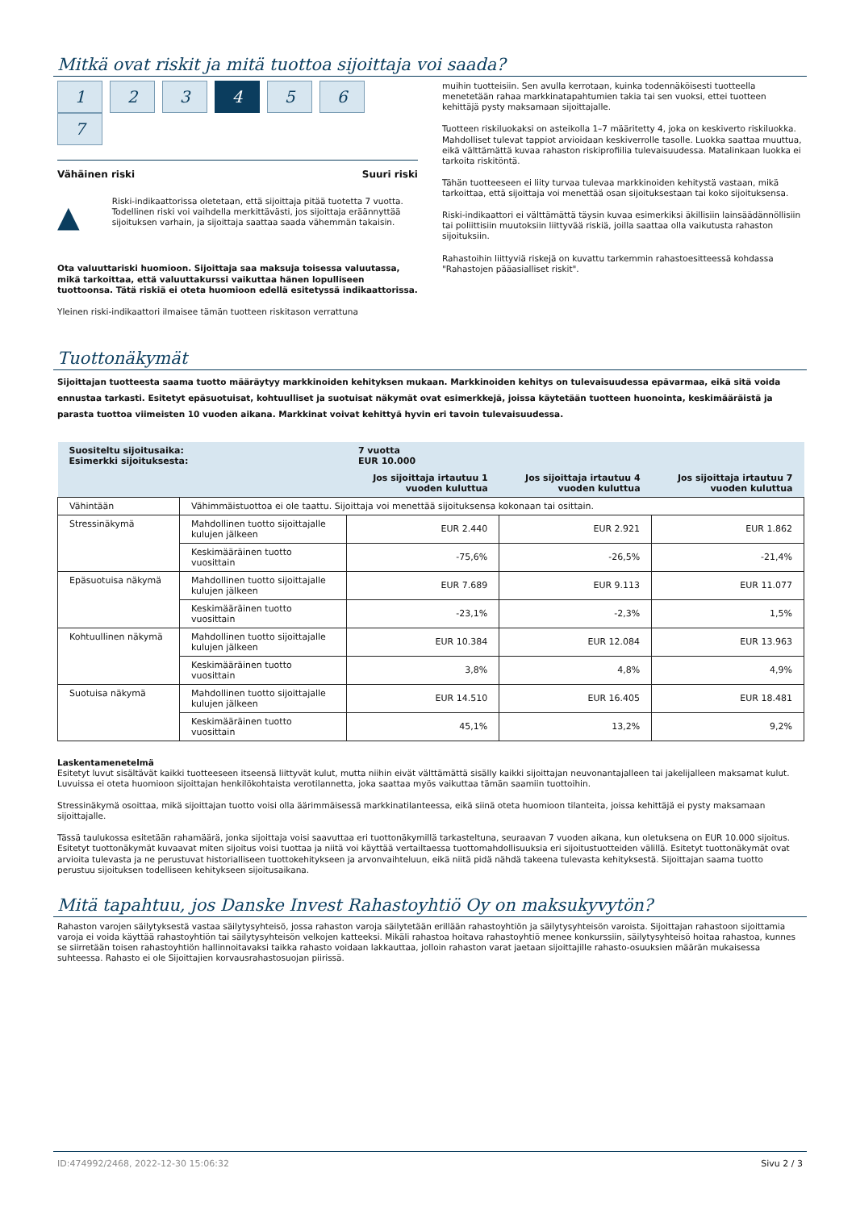Mitkä ovat riskit ja mitä tuottoa sijoittaja voi saada?
1 2 3 4 5 6 7
Vähäinen riski Suuri riski
▲
Riski-indikaattorissa oletetaan, että sijoittaja pitää tuotetta 7 vuotta. Todellinen riski voi vaihdella merkittävästi, jos sijoittaja eräännyttää sijoituksen varhain, ja sijoittaja saattaa saada vähemmän takaisin.
Ota valuuttariski huomioon. Sijoittaja saa maksuja toisessa valuutassa, mikä tarkoittaa, että valuuttakurssi vaikuttaa hänen lopulliseen tuottoonsa. Tätä riskiä ei oteta huomioon edellä esitetyssä indikaattorissa.
Yleinen riski-indikaattori ilmaisee tämän tuotteen riskitason verrattuna
muihin tuotteisiin. Sen avulla kerrotaan, kuinka todennäköisesti tuotteella menetetään rahaa markkinatapahtumien takia tai sen vuoksi, ettei tuotteen kehittäjä pysty maksamaan sijoittajalle.
Tuotteen riskiluokaksi on asteikolla 1–7 määritetty 4, joka on keskiverto riskiluokka. Mahdolliset tulevat tappiot arvioidaan keskiverrolle tasolle. Luokka saattaa muuttua, eikä välttämättä kuvaa rahaston riskiprofiilia tulevaisuudessa. Matalinkaan luokka ei tarkoita riskitöntä.
Tähän tuotteeseen ei liity turvaa tulevaa markkinoiden kehitystä vastaan, mikä tarkoittaa, että sijoittaja voi menettää osan sijoituksestaan tai koko sijoituksensa.
Riski-indikaattori ei välttämättä täysin kuvaa esimerkiksi äkillisiin lainsäädännöllisiin tai poliittisiin muutoksiin liittyvää riskiä, joilla saattaa olla vaikutusta rahaston sijoituksiin.
Rahastoihin liittyviä riskejä on kuvattu tarkemmin rahastoesitteessä kohdassa "Rahastojen pääasialliset riskit".
Tuottonäkymät
Sijoittajan tuotteesta saama tuotto määräytyy markkinoiden kehityksen mukaan. Markkinoiden kehitys on tulevaisuudessa epävarmaa, eikä sitä voida ennustaa tarkasti. Esitetyt epäsuotuisat, kohtuulliset ja suotuisat näkymät ovat esimerkkejä, joissa käytetään tuotteen huonointa, keskimääräistä ja parasta tuottoa viimeisten 10 vuoden aikana. Markkinat voivat kehittyä hyvin eri tavoin tulevaisuudessa.
| Suositeltu sijoitusaika: Esimerkki sijoituksesta: | | 7 vuotta EUR 10.000 | | |
| | | Jos sijoittaja irtautuu 1 vuoden kuluttua | Jos sijoittaja irtautuu 4 vuoden kuluttua | Jos sijoittaja irtautuu 7 vuoden kuluttua |
| Vähintään | Vähimmäistuottoa ei ole taattu. Sijoittaja voi menettää sijoituksensa kokonaan tai osittain. | | | |
| Stressinäkymä | Mahdollinen tuotto sijoittajalle kulujen jälkeen | EUR 2.440 | EUR 2.921 | EUR 1.862 |
| | Keskimääräinen tuotto vuosittain | -75,6% | -26,5% | -21,4% |
| Epäsuotuisa näkymä | Mahdollinen tuotto sijoittajalle kulujen jälkeen | EUR 7.689 | EUR 9.113 | EUR 11.077 |
| | Keskimääräinen tuotto vuosittain | -23,1% | -2,3% | 1,5% |
| Kohtuullinen näkymä | Mahdollinen tuotto sijoittajalle kulujen jälkeen | EUR 10.384 | EUR 12.084 | EUR 13.963 |
| | Keskimääräinen tuotto vuosittain | 3,8% | 4,8% | 4,9% |
| Suotuisa näkymä | Mahdollinen tuotto sijoittajalle kulujen jälkeen | EUR 14.510 | EUR 16.405 | EUR 18.481 |
| | Keskimääräinen tuotto vuosittain | 45,1% | 13,2% | 9,2% |
Laskentamenetelmä
Esitetyt luvut sisältävät kaikki tuotteeseen itseensä liittyvät kulut, mutta niihin eivät välttämättä sisälly kaikki sijoittajan neuvonantajalleen tai jakelijalleen maksamat kulut. Luvuissa ei oteta huomioon sijoittajan henkilökohtaista verotilannetta, joka saattaa myös vaikuttaa tämän saamiin tuottoihin.
Stressinäkymä osoittaa, mikä sijoittajan tuotto voisi olla äärimmäisessä markkinatilanteessa, eikä siinä oteta huomioon tilanteita, joissa kehittäjä ei pysty maksamaan sijoittajalle.
Tässä taulukossa esitetään rahamäärä, jonka sijoittaja voisi saavuttaa eri tuottonäkymillä tarkasteltuna, seuraavan 7 vuoden aikana, kun oletuksena on EUR 10.000 sijoitus. Esitetyt tuottonäkymät kuvaavat miten sijoitus voisi tuottaa ja niitä voi käyttää vertailtaessa tuottomahdollisuuksia eri sijoitustuotteiden välillä. Esitetyt tuottonäkymät ovat arvioita tulevasta ja ne perustuvat historialliseen tuottokehitykseen ja arvonvaihteluun, eikä niitä pidä nähdä takeena tulevasta kehityksestä. Sijoittajan saama tuotto perustuu sijoituksen todelliseen kehitykseen sijoitusaikana.
Mitä tapahtuu, jos Danske Invest Rahastoyhtiö Oy on maksukyvytön?
Rahaston varojen säilytyksestä vastaa säilytysyhteisö, jossa rahaston varoja säilytetään erillään rahastoyhtiön ja säilytysyhteisön varoista. Sijoittajan rahastoon sijoittamia varoja ei voida käyttää rahastoyhtiön tai säilytysyhteisön velkojen katteeksi. Mikäli rahastoa hoitava rahastoyhtiö menee konkurssiin, säilytysyhteisö hoitaa rahastoa, kunnes se siirretään toisen rahastoyhtiön hallinnoitavaksi taikka rahasto voidaan lakkauttaa, jolloin rahaston varat jaetaan sijoittajille rahasto-osuuksien määrän mukaisessa suhteessa. Rahasto ei ole Sijoittajien korvausrahastosuojan piirissä.
ID:474992/2468, 2022-12-30 15:06:32 Sivu 2 / 3